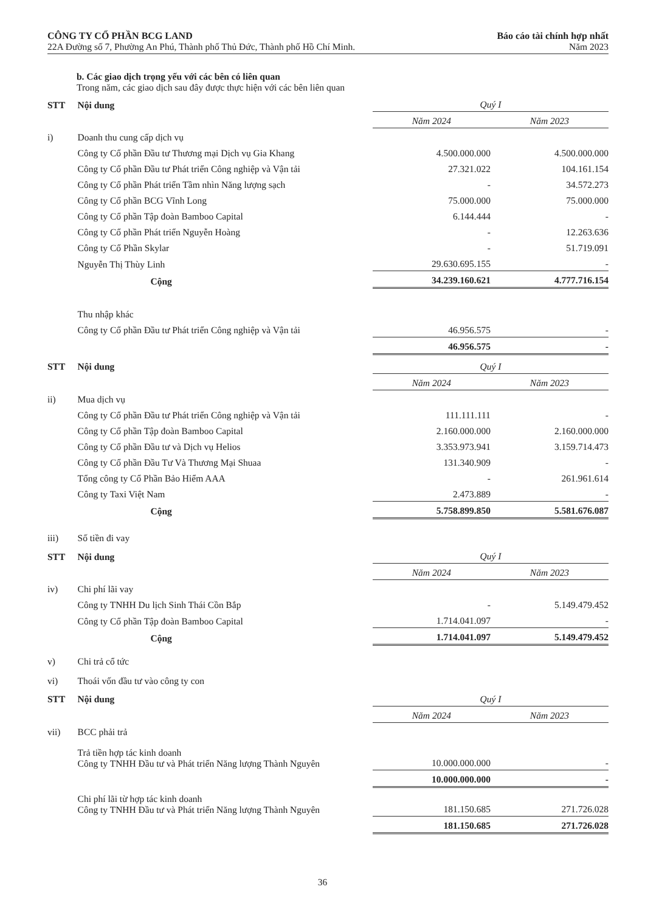CÔNG TY CỔ PHẦN BCG LAND
22A Đường số 7, Phường An Phú, Thành phố Thủ Đức, Thành phố Hồ Chí Minh.
Báo cáo tài chính hợp nhất
Năm 2023
b. Các giao dịch trọng yếu với các bên có liên quan
Trong năm, các giao dịch sau đây được thực hiện với các bên liên quan
| STT | Nội dung | Quý I | |
| --- | --- | --- | --- |
| | | Năm 2024 | Năm 2023 |
| i) | Doanh thu cung cấp dịch vụ | | |
| | Công ty Cổ phần Đầu tư Thương mại Dịch vụ Gia Khang | 4.500.000.000 | 4.500.000.000 |
| | Công ty Cổ phần Đầu tư Phát triển Công nghiệp và Vận tải | 27.321.022 | 104.161.154 |
| | Công ty Cổ phần Phát triển Tầm nhìn Năng lượng sạch | - | 34.572.273 |
| | Công ty Cổ phần BCG Vĩnh Long | 75.000.000 | 75.000.000 |
| | Công ty Cổ phần Tập đoàn Bamboo Capital | 6.144.444 | - |
| | Công ty Cổ phần Phát triển Nguyễn Hoàng | - | 12.263.636 |
| | Công ty Cổ Phần Skylar | - | 51.719.091 |
| | Nguyễn Thị Thùy Linh | 29.630.695.155 | - |
| | Cộng | 34.239.160.621 | 4.777.716.154 |
| | Thu nhập khác | | |
| | Công ty Cổ phần Đầu tư Phát triển Công nghiệp và Vận tải | 46.956.575 | - |
| | | 46.956.575 | - |
| STT | Nội dung | Quý I | |
| --- | --- | --- | --- |
| | | Năm 2024 | Năm 2023 |
| ii) | Mua dịch vụ | | |
| | Công ty Cổ phần Đầu tư Phát triển Công nghiệp và Vận tải | 111.111.111 | - |
| | Công ty Cổ phần Tập đoàn Bamboo Capital | 2.160.000.000 | 2.160.000.000 |
| | Công ty Cổ phần Đầu tư và Dịch vụ Helios | 3.353.973.941 | 3.159.714.473 |
| | Công ty Cổ phần Đầu Tư Và Thương Mại Shuaa | 131.340.909 | - |
| | Tổng công ty Cổ Phần Bảo Hiểm AAA | - | 261.961.614 |
| | Công ty Taxi Việt Nam | 2.473.889 | - |
| | Cộng | 5.758.899.850 | 5.581.676.087 |
| iii) | Số tiền đi vay | | |
| STT | Nội dung | Quý I | |
| --- | --- | --- | --- |
| | | Năm 2024 | Năm 2023 |
| iv) | Chi phí lãi vay | | |
| | Công ty TNHH Du lịch Sinh Thái Cồn Bắp | - | 5.149.479.452 |
| | Công ty Cổ phần Tập đoàn Bamboo Capital | 1.714.041.097 | - |
| | Cộng | 1.714.041.097 | 5.149.479.452 |
| v) | Chi trả cổ tức | | |
| vi) | Thoái vốn đầu tư vào công ty con | | |
| STT | Nội dung | Quý I | |
| --- | --- | --- | --- |
| | | Năm 2024 | Năm 2023 |
| vii) | BCC phải trả | | |
| | Trả tiền hợp tác kinh doanh Công ty TNHH Đầu tư và Phát triển Năng lượng Thành Nguyên | 10.000.000.000 | - |
| | | 10.000.000.000 | - |
| | Chi phí lãi từ hợp tác kinh doanh Công ty TNHH Đầu tư và Phát triển Năng lượng Thành Nguyên | 181.150.685 | 271.726.028 |
| | | 181.150.685 | 271.726.028 |
36